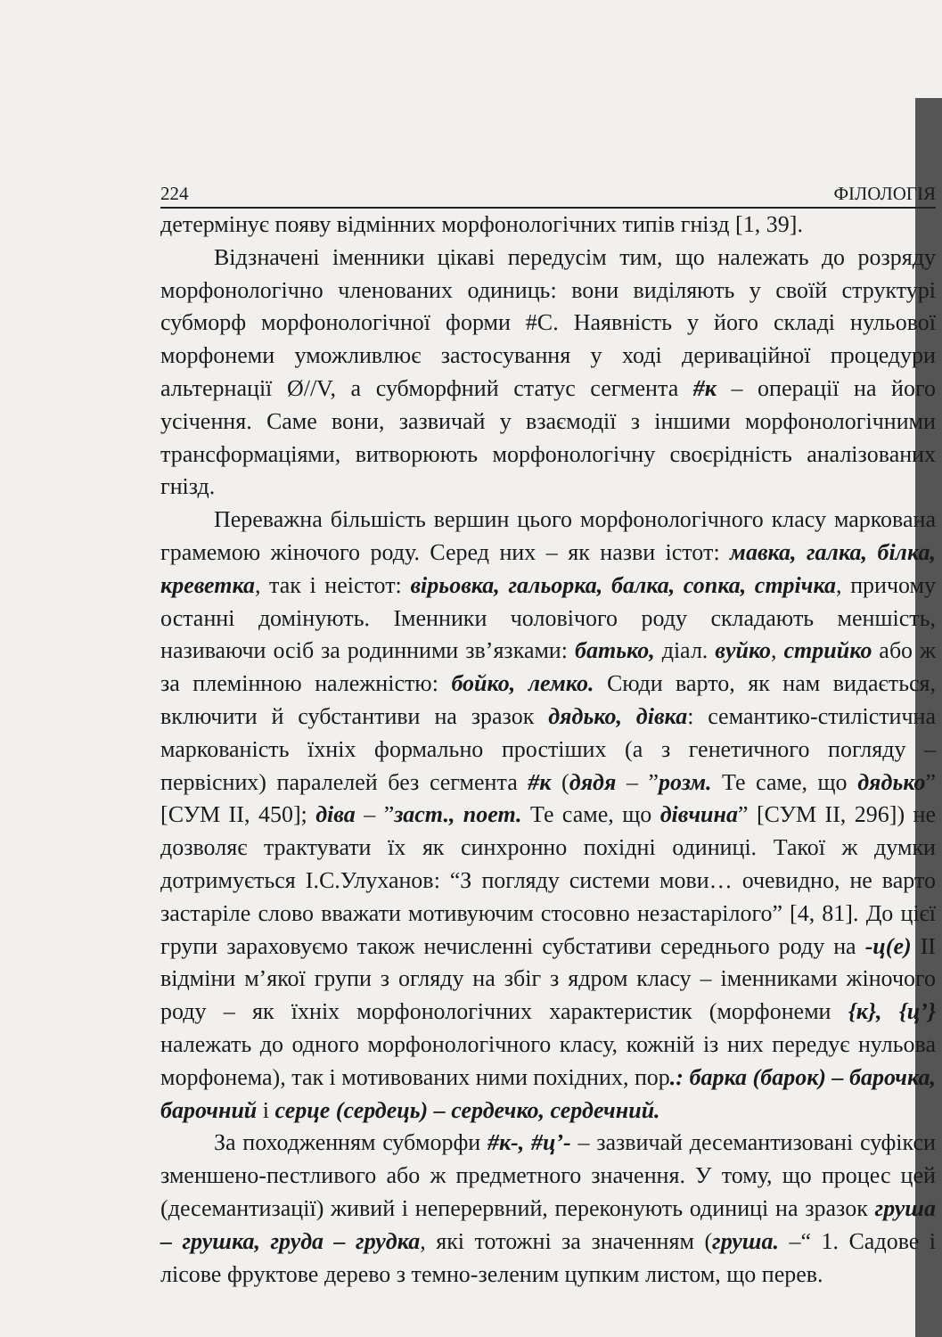224 ФІЛОЛОГІЯ
детермінує появу відмінних морфонологічних типів гнізд [1, 39].
Відзначені іменники цікаві передусім тим, що належать до розряду морфонологічно членованих одиниць: вони виділяють у своїй структурі субморф морфонологічної форми #С. Наявність у його складі нульової морфонеми уможливлює застосування у ході дериваційної процедури альтернації Ø//V, а субморфний статус сегмента #к – операції на його усічення. Саме вони, зазвичай у взаємодії з іншими морфонологічними трансформаціями, витворюють морфонологічну своєрідність аналізованих гнізд.
Переважна більшість вершин цього морфонологічного класу маркована грамемою жіночого роду. Серед них – як назви істот: мавка, галка, білка, креветка, так і неістот: вірьовка, гальорка, балка, сопка, стрічка, причому останні домінують. Іменники чоловічого роду складають меншість, називаючи осіб за родинними зв’язками: батько, діал. вуйко, стрийко або ж за племінною належністю: бойко, лемко. Сюди варто, як нам видається, включити й субстантиви на зразок дядько, дівка: семантико-стилістична маркованість їхніх формально простіших (а з генетичного погляду – первісних) паралелей без сегмента #к (дядя – ”розм. Те саме, що дядько” [СУМ II, 450]; діва – ”заст., поет. Те саме, що дівчина” [СУМ II, 296]) не дозволяє трактувати їх як синхронно похідні одиниці. Такої ж думки дотримується І.С.Улуханов: “З погляду системи мови… очевидно, не варто застаріле слово вважати мотивуючим стосовно незастарілого” [4, 81]. До цієї групи зараховуємо також нечисленні субстативи середнього роду на -ц(е) II відміни м’якої групи з огляду на збіг з ядром класу – іменниками жіночого роду – як їхніх морфонологічних характеристик (морфонеми {к}, {ц’} належать до одного морфонологічного класу, кожній із них передує нульова морфонема), так і мотивованих ними похідних, пор.: барка (барок) – барочка, барочний і серце (сердець) – сердечко, сердечний.
За походженням субморфи #к-, #ц’- – зазвичай десемантизовані суфікси зменшено-пестливого або ж предметного значення. У тому, що процес цей (десемантизації) живий і неперервний, переконують одиниці на зразок груша – грушка, груда – грудка, які тотожні за значенням (груша. –“ 1. Садове і лісове фруктове дерево з темно-зеленим цупким листом, що перев.